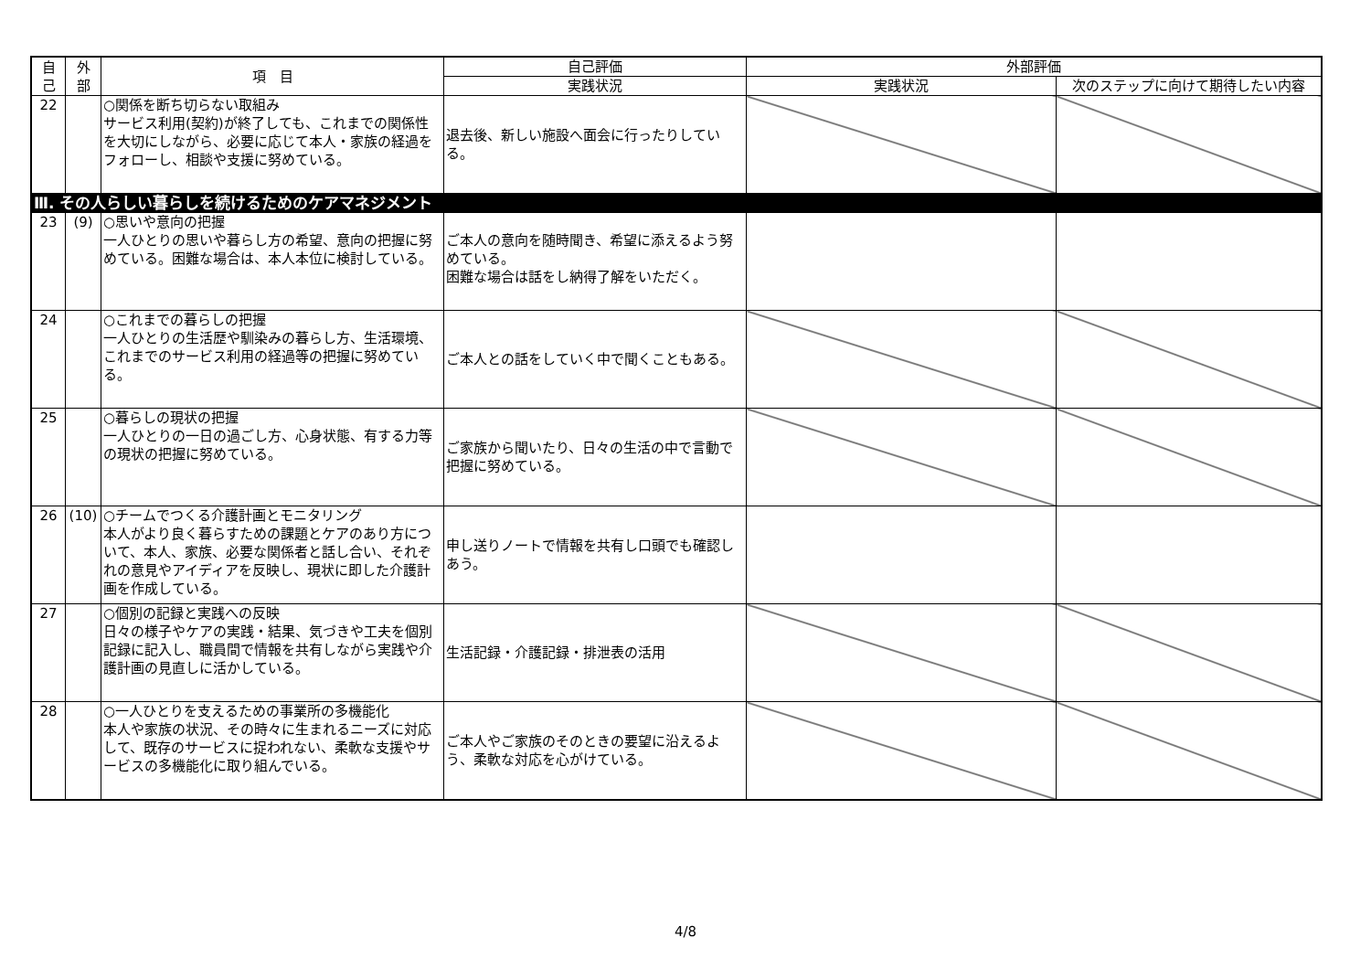| 自 己 | 外 部 | 項 目 | 自己評価 | 外部評価 | |
| --- | --- | --- | --- | --- | --- |
| | | | 実践状況 | 実践状況 | 次のステップに向けて期待したい内容 |
| 22 | | ○関係を断ち切らない取組み サービス利用(契約)が終了しても、これまでの関係性を大切にしながら、必要に応じて本人・家族の経過をフォローし、相談や支援に努めている。 | 退去後、新しい施設へ面会に行ったりしている。 | | |
| Ⅲ. その人らしい暮らしを続けるためのケアマネジメント | | | | | |
| 23 | (9) | ○思いや意向の把握 一人ひとりの思いや暮らし方の希望、意向の把握に努めている。困難な場合は、本人本位に検討している。 | ご本人の意向を随時聞き、希望に添えるよう努めている。 困難な場合は話をし納得了解をいただく。 | | |
| 24 | | ○これまでの暮らしの把握 一人ひとりの生活歴や馴染みの暮らし方、生活環境、これまでのサービス利用の経過等の把握に努めている。 | ご本人との話をしていく中で聞くこともある。 | | |
| 25 | | ○暮らしの現状の把握 一人ひとりの一日の過ごし方、心身状態、有する力等の現状の把握に努めている。 | ご家族から聞いたり、日々の生活の中で言動で把握に努めている。 | | |
| 26 | (10) | ○チームでつくる介護計画とモニタリング 本人がより良く暮らすための課題とケアのあり方について、本人、家族、必要な関係者と話し合い、それぞれの意見やアイディアを反映し、現状に即した介護計画を作成している。 | 申し送りノートで情報を共有し口頭でも確認しあう。 | | |
| 27 | | ○個別の記録と実践への反映 日々の様子やケアの実践・結果、気づきや工夫を個別記録に記入し、職員間で情報を共有しながら実践や介護計画の見直しに活かしている。 | 生活記録・介護記録・排泄表の活用 | | |
| 28 | | ○一人ひとりを支えるための事業所の多機能化 本人や家族の状況、その時々に生まれるニーズに対応して、既存のサービスに捉われない、柔軟な支援やサービスの多機能化に取り組んでいる。 | ご本人やご家族のそのときの要望に沿えるよう、柔軟な対応を心がけている。 | | |
4/8